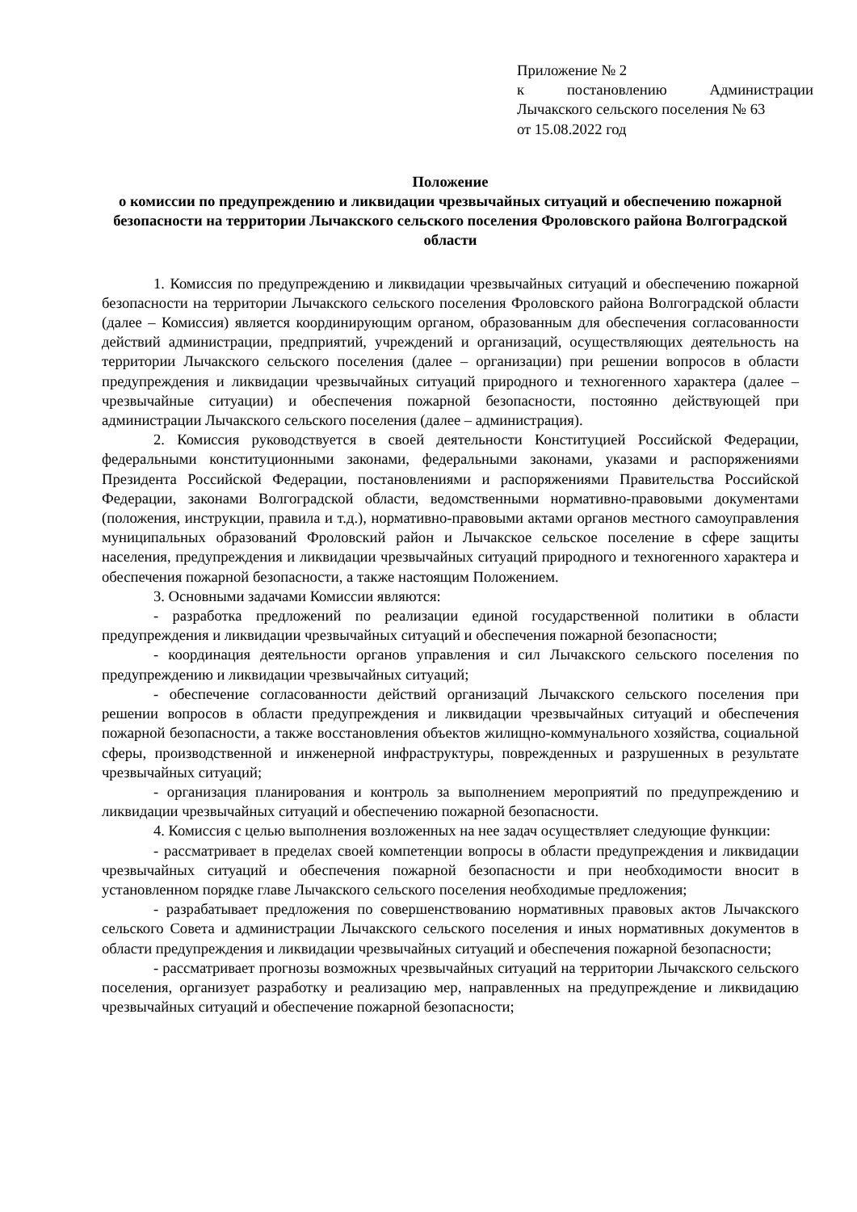Приложение № 2
к постановлению Администрации Лычакского сельского поселения № 63
от 15.08.2022 год
Положение
о комиссии по предупреждению и ликвидации чрезвычайных ситуаций и обеспечению пожарной безопасности на территории Лычакского сельского поселения Фроловского района Волгоградской области
1. Комиссия по предупреждению и ликвидации чрезвычайных ситуаций и обеспечению пожарной безопасности на территории Лычакского сельского поселения Фроловского района Волгоградской области (далее – Комиссия) является координирующим органом, образованным для обеспечения согласованности действий администрации, предприятий, учреждений и организаций, осуществляющих деятельность на территории Лычакского сельского поселения (далее – организации) при решении вопросов в области предупреждения и ликвидации чрезвычайных ситуаций природного и техногенного характера (далее – чрезвычайные ситуации) и обеспечения пожарной безопасности, постоянно действующей при администрации Лычакского сельского поселения (далее – администрация).
2. Комиссия руководствуется в своей деятельности Конституцией Российской Федерации, федеральными конституционными законами, федеральными законами, указами и распоряжениями Президента Российской Федерации, постановлениями и распоряжениями Правительства Российской Федерации, законами Волгоградской области, ведомственными нормативно-правовыми документами (положения, инструкции, правила и т.д.), нормативно-правовыми актами органов местного самоуправления муниципальных образований Фроловский район и Лычакское сельское поселение в сфере защиты населения, предупреждения и ликвидации чрезвычайных ситуаций природного и техногенного характера и обеспечения пожарной безопасности, а также настоящим Положением.
3. Основными задачами Комиссии являются:
- разработка предложений по реализации единой государственной политики в области предупреждения и ликвидации чрезвычайных ситуаций и обеспечения пожарной безопасности;
- координация деятельности органов управления и сил Лычакского сельского поселения по предупреждению и ликвидации чрезвычайных ситуаций;
- обеспечение согласованности действий организаций Лычакского сельского поселения при решении вопросов в области предупреждения и ликвидации чрезвычайных ситуаций и обеспечения пожарной безопасности, а также восстановления объектов жилищно-коммунального хозяйства, социальной сферы, производственной и инженерной инфраструктуры, поврежденных и разрушенных в результате чрезвычайных ситуаций;
- организация планирования и контроль за выполнением мероприятий по предупреждению и ликвидации чрезвычайных ситуаций и обеспечению пожарной безопасности.
4. Комиссия с целью выполнения возложенных на нее задач осуществляет следующие функции:
- рассматривает в пределах своей компетенции вопросы в области предупреждения и ликвидации чрезвычайных ситуаций и обеспечения пожарной безопасности и при необходимости вносит в установленном порядке главе Лычакского сельского поселения необходимые предложения;
- разрабатывает предложения по совершенствованию нормативных правовых актов Лычакского сельского Совета и администрации Лычакского сельского поселения и иных нормативных документов в области предупреждения и ликвидации чрезвычайных ситуаций и обеспечения пожарной безопасности;
- рассматривает прогнозы возможных чрезвычайных ситуаций на территории Лычакского сельского поселения, организует разработку и реализацию мер, направленных на предупреждение и ликвидацию чрезвычайных ситуаций и обеспечение пожарной безопасности;